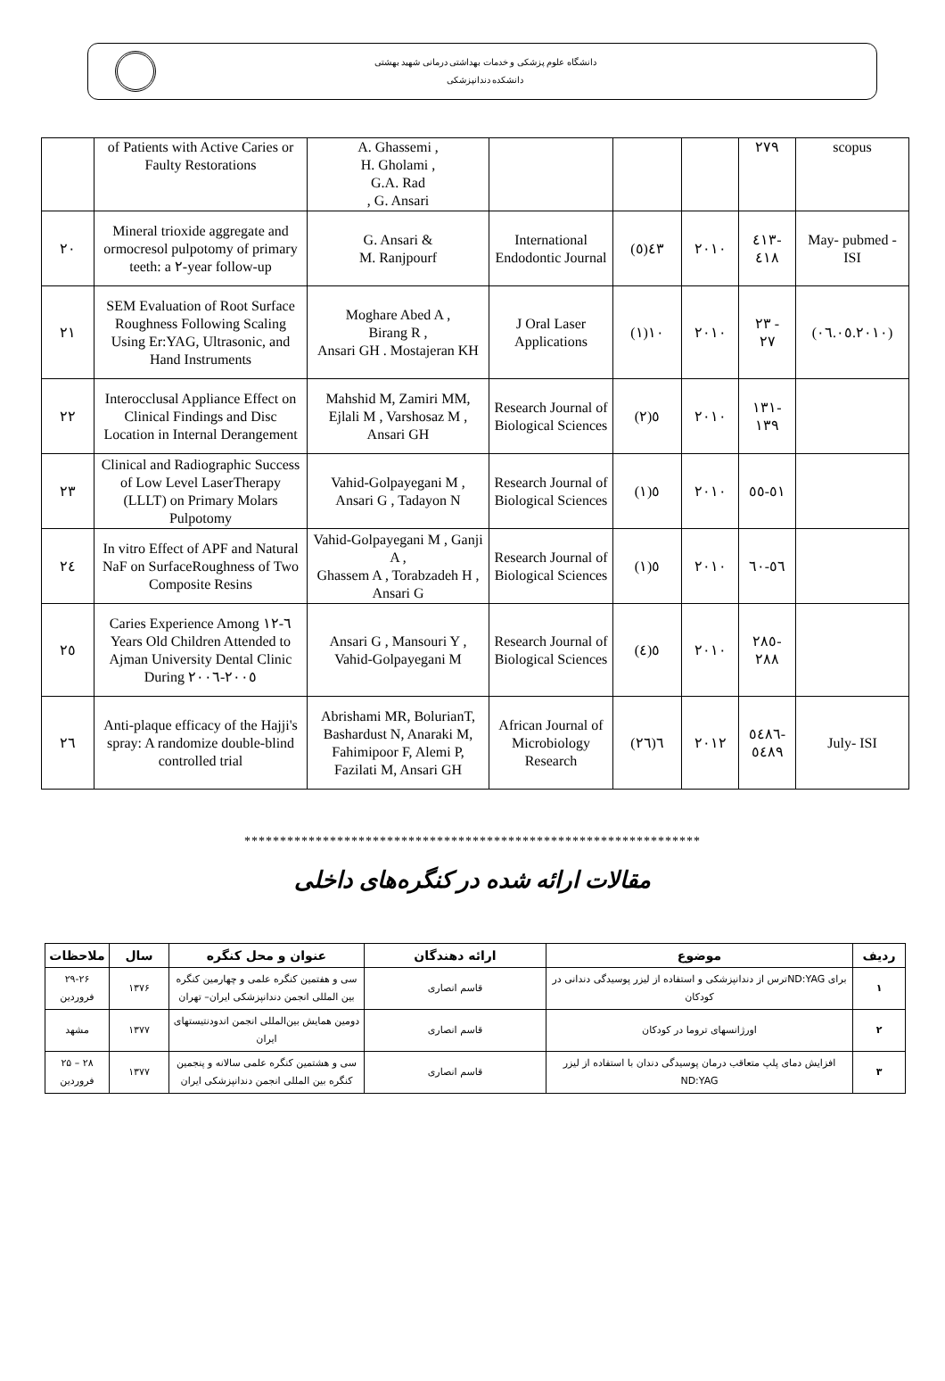دانشگاه علوم پزشکی و خدمات بهداشتی درمانی شهید بهشتی
دانشکده دندانپزشکی
| | of Patients with Active Caries or Faulty Restorations | A. Ghassemi , H. Gholami , G.A. Rad , G. Ansari | | | | ٢٧٩ | scopus |
| ٢٠ | Mineral trioxide aggregate and ormocresol pulpotomy of primary teeth: a ٢-year follow-up | G. Ansari & M. Ranjpourf | International Endodontic Journal | ٤٣(٥) | ٢٠١٠ | ٤١٣- ٤١٨ | May- pubmed - ISI |
| ٢١ | SEM Evaluation of Root Surface Roughness Following Scaling Using Er:YAG, Ultrasonic, and Hand Instruments | Moghare Abed A , Birang R , Ansari GH . Mostajeran KH | J Oral Laser Applications | ١٠(١) | ٢٠١٠ | ٢٣ - ٢٧ | (٠٦.٠٥.٢٠١٠) |
| ٢٢ | Interocclusal Appliance Effect on Clinical Findings and Disc Location in Internal Derangement | Mahshid M, Zamiri MM, Ejlali M , Varshosaz M , Ansari GH | Research Journal of Biological Sciences | ٥(٢) | ٢٠١٠ | ١٣١- ١٣٩ | |
| ٢٣ | Clinical and Radiographic Success of Low Level LaserTherapy (LLLT) on Primary Molars Pulpotomy | Vahid-Golpayegani M , Ansari G , Tadayon N | Research Journal of Biological Sciences | ٥(١) | ٢٠١٠ | ٥١-٥٥ | |
| ٢٤ | In vitro Effect of APF and Natural NaF on SurfaceRoughness of Two Composite Resins | Vahid-Golpayegani M , Ganji A , Ghassem A , Torabzadeh H , Ansari G | Research Journal of Biological Sciences | ٥(١) | ٢٠١٠ | ٥٦-٦٠ | |
| ٢٥ | Caries Experience Among ٦-١٢ Years Old Children Attended to Ajman University Dental Clinic During ٢٠٠٥-٢٠٠٦ | Ansari G , Mansouri Y , Vahid-Golpayegani M | Research Journal of Biological Sciences | ٥(٤) | ٢٠١٠ | ٢٨٥- ٢٨٨ | |
| ٢٦ | Anti-plaque efficacy of the Hajji's spray: A randomize double-blind controlled trial | Abrishami MR, BolurianT, Bashardust N, Anaraki M, Fahimipoor F, Alemi P, Fazilati M, Ansari GH | African Journal of Microbiology Research | ٦(٢٦) | ٢٠١٢ | ٥٤٨٦- ٥٤٨٩ | July- ISI |
****************************************************************
مقالات ارائه شده در کنگره‌های داخلی
| ردیف | موضوع | ارائه دهندگان | عنوان و محل کنگره | سال | ملاحظات |
| --- | --- | --- | --- | --- | --- |
| ۱ | برای ND:YAGترس از دندانپزشکی و استفاده از لیزر پوسیدگی دندانی در کودکان | قاسم انصاری | سی و هفتمین کنگره علمی و چهارمین کنگره بین المللی انجمن دندانپزشکی ایران– تهران | ۱۳۷۶ | ۲۹-۲۶ فروردین |
| ۲ | اورژانسهای تروما در کودکان | قاسم انصاری | دومین همایش بین‌المللی انجمن اندودنتیستهای ایران | ۱۳۷۷ | مشهد |
| ۳ | افزایش دمای پلپ متعاقب درمان پوسیدگی دندان با استفاده از لیزر ND:YAG | قاسم انصاری | سی و هشتمین کنگره علمی سالانه و پنجمین کنگره بین المللی انجمن دندانپزشکی ایران | ۱۳۷۷ | ۲۸ – ۲۵ فروردین |